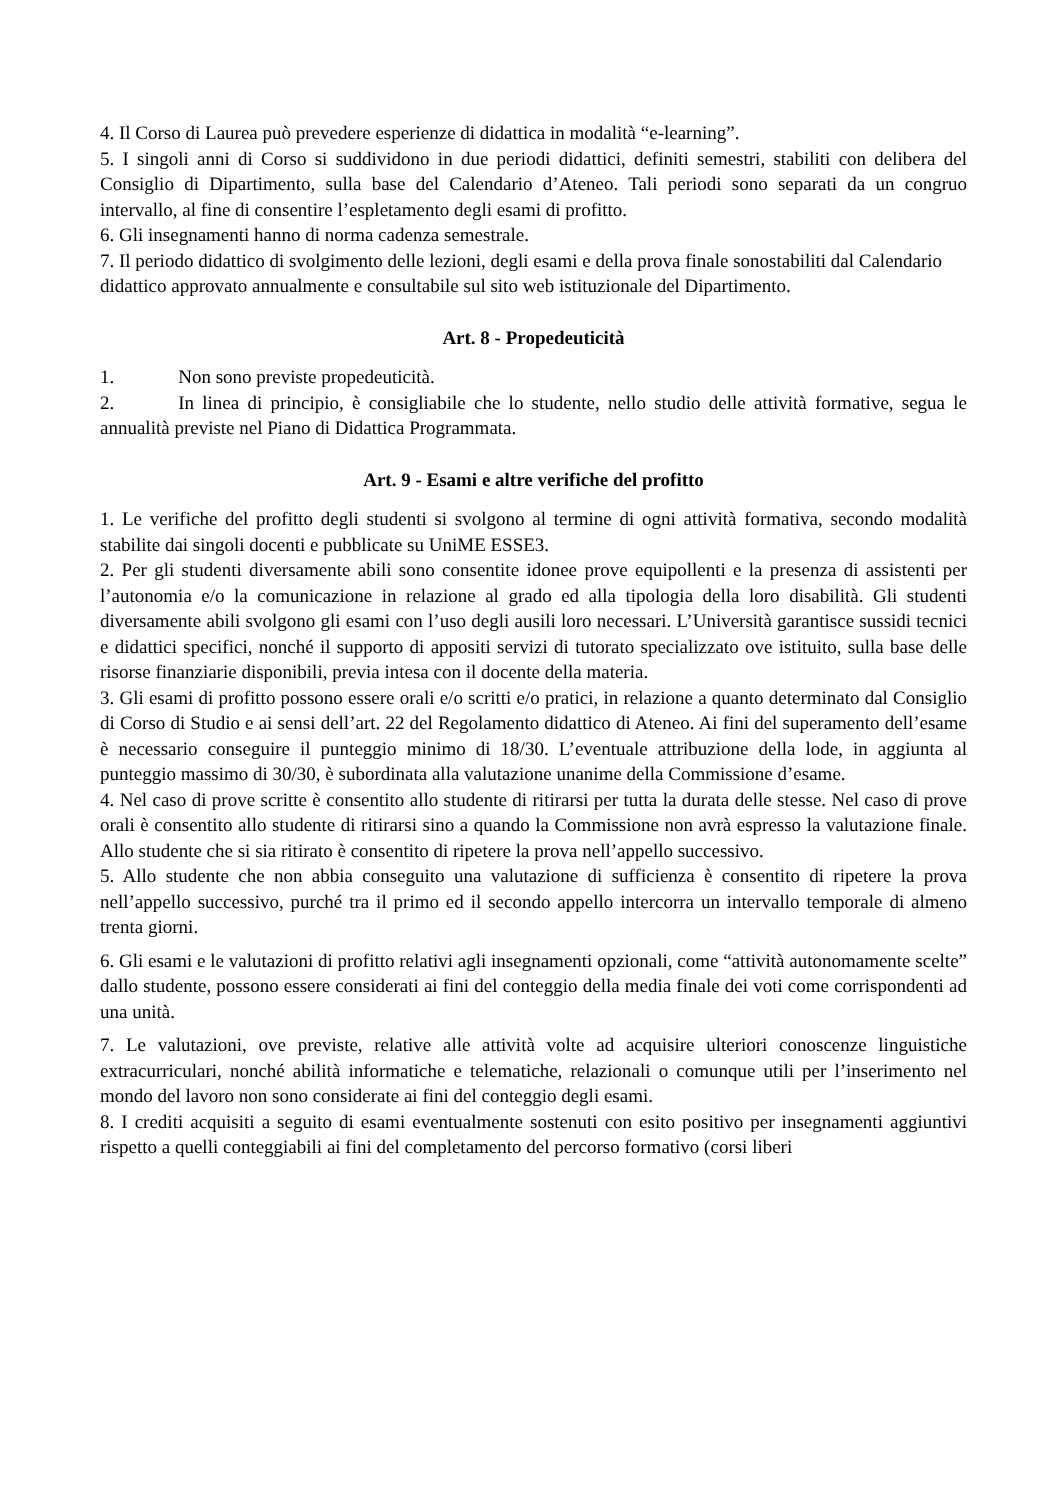4. Il Corso di Laurea può prevedere esperienze di didattica in modalità “e-learning”.
5. I singoli anni di Corso si suddividono in due periodi didattici, definiti semestri, stabiliti con delibera del Consiglio di Dipartimento, sulla base del Calendario d’Ateneo. Tali periodi sono separati da un congruo intervallo, al fine di consentire l’espletamento degli esami di profitto.
6. Gli insegnamenti hanno di norma cadenza semestrale.
7. Il periodo didattico di svolgimento delle lezioni, degli esami e della prova finale sonostabiliti dal Calendario didattico approvato annualmente e consultabile sul sito web istituzionale del Dipartimento.
Art. 8 - Propedeuticità
1. Non sono previste propedeuticità.
2. In linea di principio, è consigliabile che lo studente, nello studio delle attività formative, segua le annualità previste nel Piano di Didattica Programmata.
Art. 9 - Esami e altre verifiche del profitto
1. Le verifiche del profitto degli studenti si svolgono al termine di ogni attività formativa, secondo modalità stabilite dai singoli docenti e pubblicate su UniME ESSE3.
2. Per gli studenti diversamente abili sono consentite idonee prove equipollenti e la presenza di assistenti per l’autonomia e/o la comunicazione in relazione al grado ed alla tipologia della loro disabilità. Gli studenti diversamente abili svolgono gli esami con l’uso degli ausili loro necessari. L’Università garantisce sussidi tecnici e didattici specifici, nonché il supporto di appositi servizi di tutorato specializzato ove istituito, sulla base delle risorse finanziarie disponibili, previa intesa con il docente della materia.
3. Gli esami di profitto possono essere orali e/o scritti e/o pratici, in relazione a quanto determinato dal Consiglio di Corso di Studio e ai sensi dell’art. 22 del Regolamento didattico di Ateneo. Ai fini del superamento dell’esame è necessario conseguire il punteggio minimo di 18/30. L’eventuale attribuzione della lode, in aggiunta al punteggio massimo di 30/30, è subordinata alla valutazione unanime della Commissione d’esame.
4. Nel caso di prove scritte è consentito allo studente di ritirarsi per tutta la durata delle stesse. Nel caso di prove orali è consentito allo studente di ritirarsi sino a quando la Commissione non avrà espresso la valutazione finale. Allo studente che si sia ritirato è consentito di ripetere la prova nell’appello successivo.
5. Allo studente che non abbia conseguito una valutazione di sufficienza è consentito di ripetere la prova nell’appello successivo, purché tra il primo ed il secondo appello intercorra un intervallo temporale di almeno trenta giorni.
6. Gli esami e le valutazioni di profitto relativi agli insegnamenti opzionali, come “attività autonomamente scelte” dallo studente, possono essere considerati ai fini del conteggio della media finale dei voti come corrispondenti ad una unità.
7. Le valutazioni, ove previste, relative alle attività volte ad acquisire ulteriori conoscenze linguistiche extracurriculari, nonché abilità informatiche e telematiche, relazionali o comunque utili per l’inserimento nel mondo del lavoro non sono considerate ai fini del conteggio degli esami.
8. I crediti acquisiti a seguito di esami eventualmente sostenuti con esito positivo per insegnamenti aggiuntivi rispetto a quelli conteggiabili ai fini del completamento del percorso formativo (corsi liberi